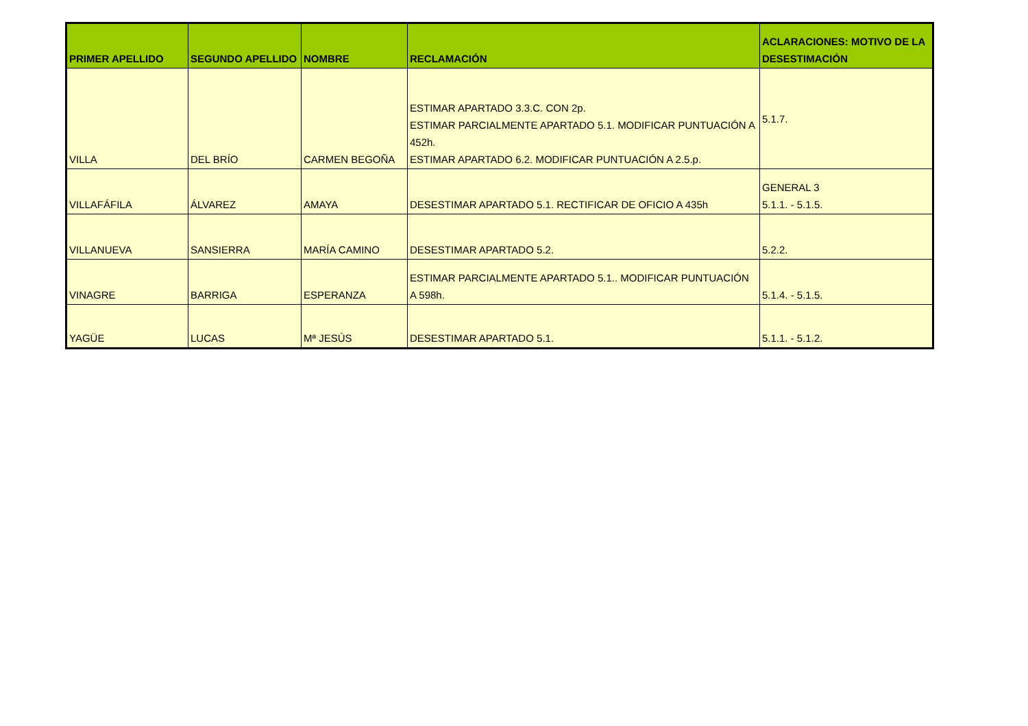| PRIMER APELLIDO | SEGUNDO APELLIDO | NOMBRE | RECLAMACIÓN | ACLARACIONES: MOTIVO DE LA DESESTIMACIÓN |
| --- | --- | --- | --- | --- |
| VILLA | DEL BRÍO | CARMEN BEGOÑA | ESTIMAR APARTADO 3.3.C. CON 2p. ESTIMAR PARCIALMENTE APARTADO 5.1. MODIFICAR PUNTUACIÓN A 452h. ESTIMAR APARTADO 6.2. MODIFICAR PUNTUACIÓN A 2.5.p. | 5.1.7. |
| VILLAFÁFILA | ÁLVAREZ | AMAYA | DESESTIMAR APARTADO 5.1. RECTIFICAR DE OFICIO A 435h | GENERAL 3 5.1.1. - 5.1.5. |
| VILLANUEVA | SANSIERRA | MARÍA CAMINO | DESESTIMAR APARTADO 5.2. | 5.2.2. |
| VINAGRE | BARRIGA | ESPERANZA | ESTIMAR PARCIALMENTE APARTADO 5.1.. MODIFICAR PUNTUACIÓN A 598h. | 5.1.4. - 5.1.5. |
| YAGÜE | LUCAS | Mª JESÚS | DESESTIMAR APARTADO 5.1. | 5.1.1. - 5.1.2. |